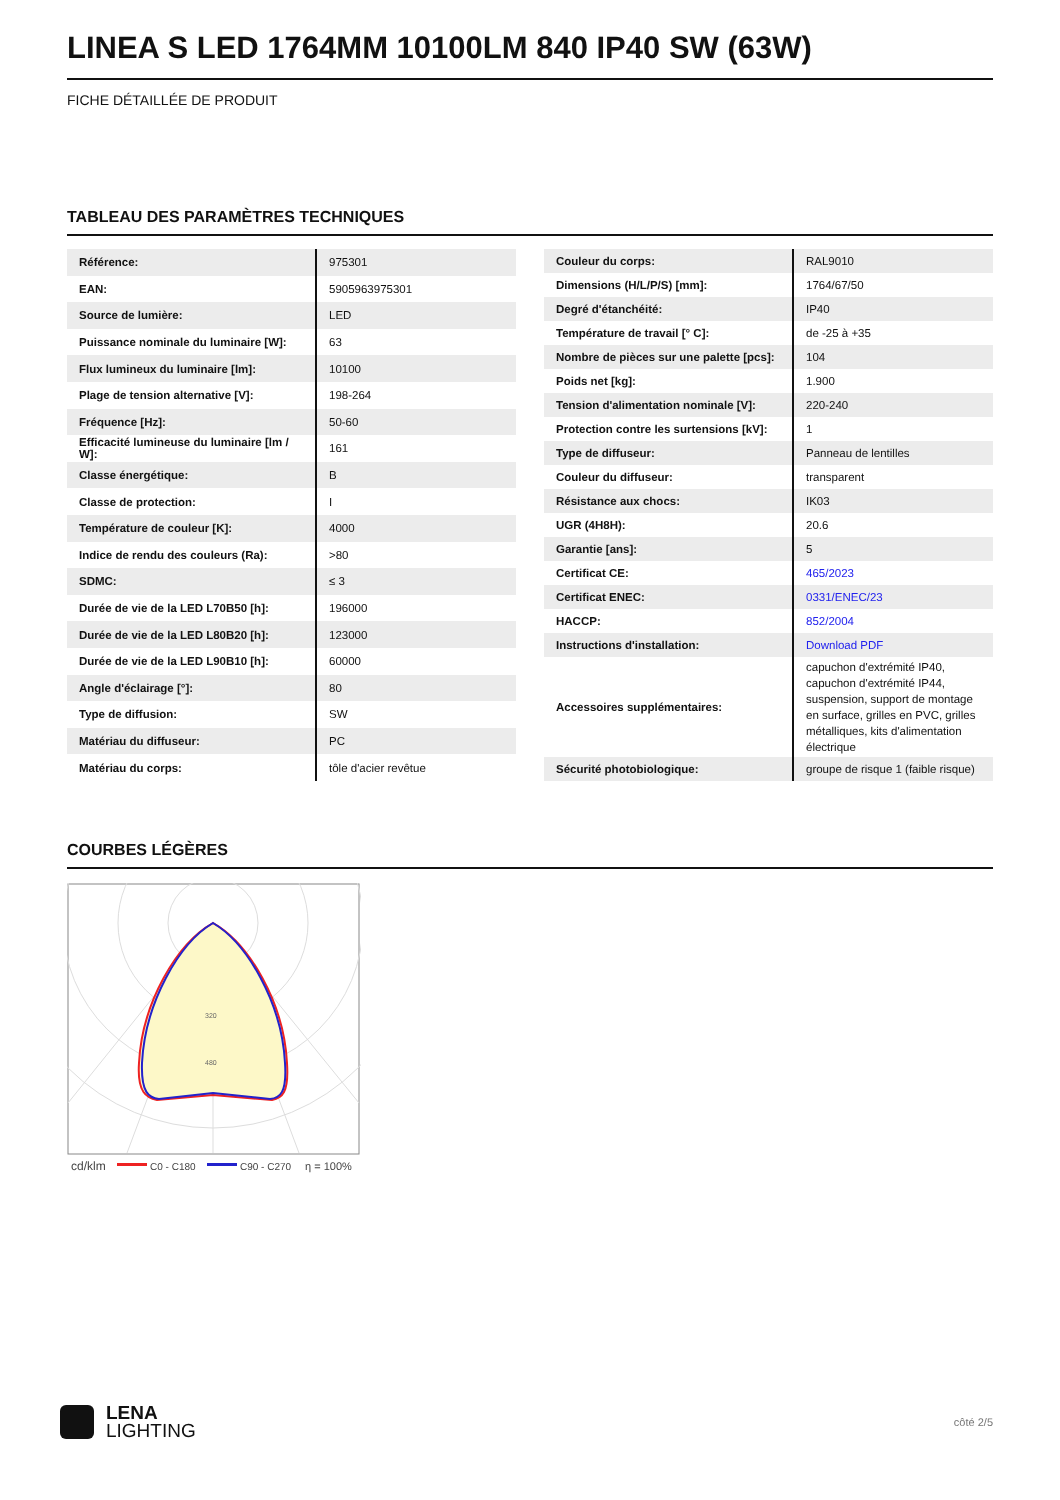LINEA S LED 1764MM 10100LM 840 IP40 SW (63W)
FICHE DÉTAILLÉE DE PRODUIT
TABLEAU DES PARAMÈTRES TECHNIQUES
| Référence: | 975301 |
| EAN: | 5905963975301 |
| Source de lumière: | LED |
| Puissance nominale du luminaire [W]: | 63 |
| Flux lumineux du luminaire [lm]: | 10100 |
| Plage de tension alternative [V]: | 198-264 |
| Fréquence [Hz]: | 50-60 |
| Efficacité lumineuse du luminaire [lm / W]: | 161 |
| Classe énergétique: | B |
| Classe de protection: | I |
| Température de couleur [K]: | 4000 |
| Indice de rendu des couleurs (Ra): | >80 |
| SDMC: | ≤ 3 |
| Durée de vie de la LED L70B50 [h]: | 196000 |
| Durée de vie de la LED L80B20 [h]: | 123000 |
| Durée de vie de la LED L90B10 [h]: | 60000 |
| Angle d'éclairage [°]: | 80 |
| Type de diffusion: | SW |
| Matériau du diffuseur: | PC |
| Matériau du corps: | tôle d'acier revêtue |
| Couleur du corps: | RAL9010 |
| Dimensions (H/L/P/S) [mm]: | 1764/67/50 |
| Degré d'étanchéité: | IP40 |
| Température de travail [° C]: | de -25 à +35 |
| Nombre de pièces sur une palette [pcs]: | 104 |
| Poids net [kg]: | 1.900 |
| Tension d'alimentation nominale [V]: | 220-240 |
| Protection contre les surtensions [kV]: | 1 |
| Type de diffuseur: | Panneau de lentilles |
| Couleur du diffuseur: | transparent |
| Résistance aux chocs: | IK03 |
| UGR (4H8H): | 20.6 |
| Garantie [ans]: | 5 |
| Certificat CE: | 465/2023 |
| Certificat ENEC: | 0331/ENEC/23 |
| HACCP: | 852/2004 |
| Instructions d'installation: | Download PDF |
| Accessoires supplémentaires: | capuchon d'extrémité IP40, capuchon d'extrémité IP44, suspension, support de montage en surface, grilles en PVC, grilles métalliques, kits d'alimentation électrique |
| Sécurité photobiologique: | groupe de risque 1 (faible risque) |
COURBES LÉGÈRES
320
480
cd/klm
C0 - C180
C90 - C270
η = 100%
LENA
LIGHTING
côté 2/5